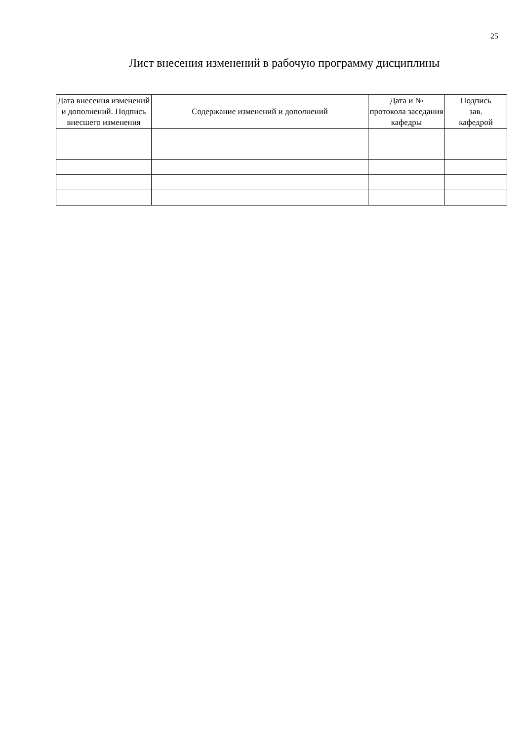25
Лист внесения изменений в рабочую программу дисциплины
| Дата внесения изменений и дополнений. Подпись внесшего изменения | Содержание изменений и дополнений | Дата и № протокола заседания кафедры | Подпись зав. кафедрой |
| --- | --- | --- | --- |